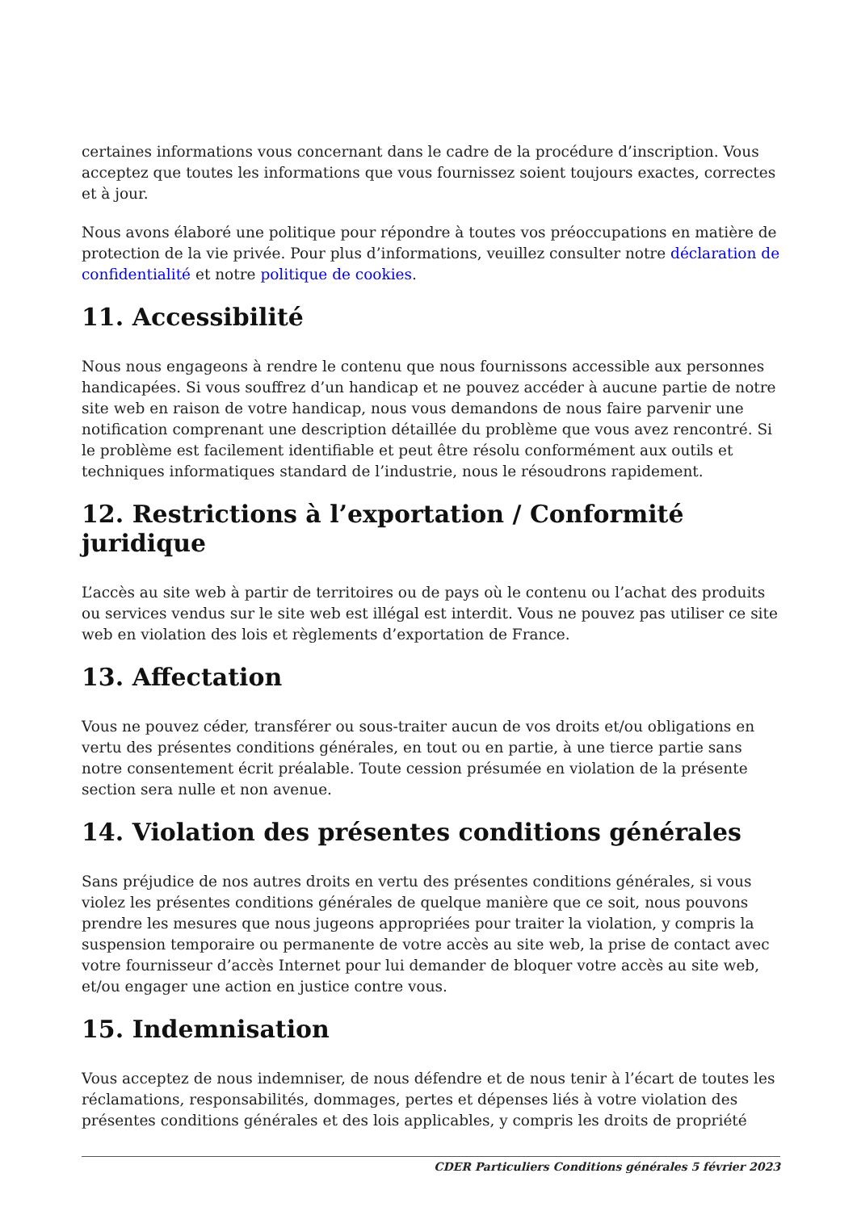certaines informations vous concernant dans le cadre de la procédure d’inscription. Vous acceptez que toutes les informations que vous fournissez soient toujours exactes, correctes et à jour.
Nous avons élaboré une politique pour répondre à toutes vos préoccupations en matière de protection de la vie privée. Pour plus d’informations, veuillez consulter notre déclaration de confidentialité et notre politique de cookies.
11. Accessibilité
Nous nous engageons à rendre le contenu que nous fournissons accessible aux personnes handicapées. Si vous souffrez d’un handicap et ne pouvez accéder à aucune partie de notre site web en raison de votre handicap, nous vous demandons de nous faire parvenir une notification comprenant une description détaillée du problème que vous avez rencontré. Si le problème est facilement identifiable et peut être résolu conformément aux outils et techniques informatiques standard de l’industrie, nous le résoudrons rapidement.
12. Restrictions à l’exportation / Conformité juridique
L’accès au site web à partir de territoires ou de pays où le contenu ou l’achat des produits ou services vendus sur le site web est illégal est interdit. Vous ne pouvez pas utiliser ce site web en violation des lois et règlements d’exportation de France.
13. Affectation
Vous ne pouvez céder, transférer ou sous-traiter aucun de vos droits et/ou obligations en vertu des présentes conditions générales, en tout ou en partie, à une tierce partie sans notre consentement écrit préalable. Toute cession présumée en violation de la présente section sera nulle et non avenue.
14. Violation des présentes conditions générales
Sans préjudice de nos autres droits en vertu des présentes conditions générales, si vous violez les présentes conditions générales de quelque manière que ce soit, nous pouvons prendre les mesures que nous jugeons appropriées pour traiter la violation, y compris la suspension temporaire ou permanente de votre accès au site web, la prise de contact avec votre fournisseur d’accès Internet pour lui demander de bloquer votre accès au site web, et/ou engager une action en justice contre vous.
15. Indemnisation
Vous acceptez de nous indemniser, de nous défendre et de nous tenir à l’écart de toutes les réclamations, responsabilités, dommages, pertes et dépenses liés à votre violation des présentes conditions générales et des lois applicables, y compris les droits de propriété
CDER Particuliers Conditions générales 5 février 2023